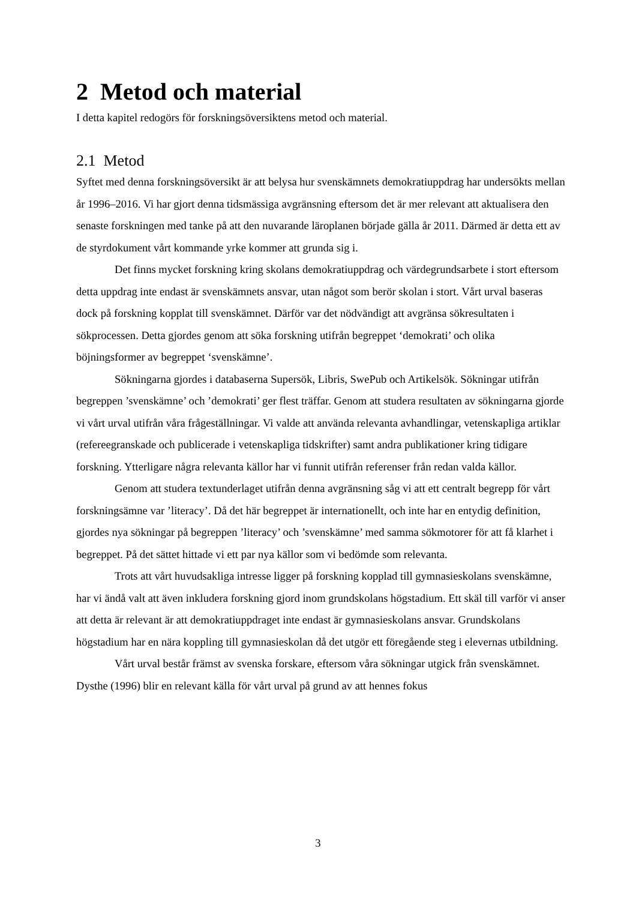2 Metod och material
I detta kapitel redogörs för forskningsöversiktens metod och material.
2.1 Metod
Syftet med denna forskningsöversikt är att belysa hur svenskämnets demokratiuppdrag har undersökts mellan år 1996–2016. Vi har gjort denna tidsmässiga avgränsning eftersom det är mer relevant att aktualisera den senaste forskningen med tanke på att den nuvarande läroplanen började gälla år 2011. Därmed är detta ett av de styrdokument vårt kommande yrke kommer att grunda sig i.
Det finns mycket forskning kring skolans demokratiuppdrag och värdegrundsarbete i stort eftersom detta uppdrag inte endast är svenskämnets ansvar, utan något som berör skolan i stort. Vårt urval baseras dock på forskning kopplat till svenskämnet. Därför var det nödvändigt att avgränsa sökresultaten i sökprocessen. Detta gjordes genom att söka forskning utifrån begreppet ‘demokrati’ och olika böjningsformer av begreppet ‘svenskämne’.
Sökningarna gjordes i databaserna Supersök, Libris, SwePub och Artikelsök. Sökningar utifrån begreppen ’svenskämne’ och ’demokrati’ ger flest träffar. Genom att studera resultaten av sökningarna gjorde vi vårt urval utifrån våra frågeställningar. Vi valde att använda relevanta avhandlingar, vetenskapliga artiklar (refereegranskade och publicerade i vetenskapliga tidskrifter) samt andra publikationer kring tidigare forskning. Ytterligare några relevanta källor har vi funnit utifrån referenser från redan valda källor.
Genom att studera textunderlaget utifrån denna avgränsning såg vi att ett centralt begrepp för vårt forskningsämne var ’literacy’. Då det här begreppet är internationellt, och inte har en entydig definition, gjordes nya sökningar på begreppen ’literacy’ och ’svenskämne’ med samma sökmotorer för att få klarhet i begreppet. På det sättet hittade vi ett par nya källor som vi bedömde som relevanta.
Trots att vårt huvudsakliga intresse ligger på forskning kopplad till gymnasieskolans svenskämne, har vi ändå valt att även inkludera forskning gjord inom grundskolans högstadium. Ett skäl till varför vi anser att detta är relevant är att demokratiuppdraget inte endast är gymnasieskolans ansvar. Grundskolans högstadium har en nära koppling till gymnasieskolan då det utgör ett föregående steg i elevernas utbildning.
Vårt urval består främst av svenska forskare, eftersom våra sökningar utgick från svenskämnet. Dysthe (1996) blir en relevant källa för vårt urval på grund av att hennes fokus
3